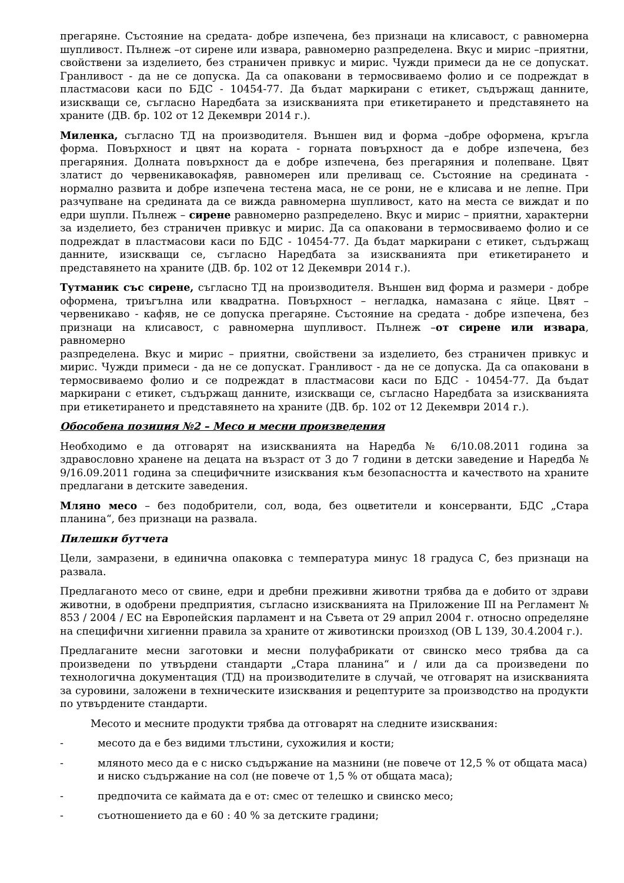прегаряне. Състояние на средата- добре изпечена, без признаци на клисавост, с равномерна шупливост. Пълнеж –от сирене или извара, равномерно разпределена. Вкус и мирис –приятни, свойствени за изделието, без страничен привкус и мирис. Чужди примеси да не се допускат. Гранливост - да не се допуска. Да са опаковани в термосвиваемо фолио и се подреждат в пластмасови каси по БДС - 10454-77. Да бъдат маркирани с етикет, съдържащ данните, изискващи се, съгласно Наредбата за изискванията при етикетирането и представянето на храните (ДВ. бр. 102 от 12 Декември 2014 г.).
Миленка, съгласно ТД на производителя. Външен вид и форма –добре оформена, кръгла форма. Повърхност и цвят на кората - горната повърхност да е добре изпечена, без прегаряния. Долната повърхност да е добре изпечена, без прегаряния и полепване. Цвят златист до червеникавокафяв, равномерен или преливащ се. Състояние на средината - нормално развита и добре изпечена тестена маса, не се рони, не е клисава и не лепне. При разчупване на средината да се вижда равномерна шупливост, като на места се виждат и по едри шупли. Пълнеж – сирене равномерно разпределено. Вкус и мирис – приятни, характерни за изделието, без страничен привкус и мирис. Да са опаковани в термосвиваемо фолио и се подреждат в пластмасови каси по БДС - 10454-77. Да бъдат маркирани с етикет, съдържащ данните, изискващи се, съгласно Наредбата за изискванията при етикетирането и представянето на храните (ДВ. бр. 102 от 12 Декември 2014 г.).
Тутманик със сирене, съгласно ТД на производителя. Външен вид форма и размери - добре оформена, триъгълна или квадратна. Повърхност – негладка, намазана с яйце. Цвят – червеникаво - кафяв, не се допуска прегаряне. Състояние на средата - добре изпечена, без признаци на клисавост, с равномерна шупливост. Пълнеж –от сирене или извара, равномерно
разпределена. Вкус и мирис – приятни, свойствени за изделието, без страничен привкус и мирис. Чужди примеси - да не се допускат. Гранливост - да не се допуска. Да са опаковани в термосвиваемо фолио и се подреждат в пластмасови каси по БДС - 10454-77. Да бъдат маркирани с етикет, съдържащ данните, изискващи се, съгласно Наредбата за изискванията при етикетирането и представянето на храните (ДВ. бр. 102 от 12 Декември 2014 г.).
Обособена позиция №2 – Месо и месни произведения
Необходимо е да отговарят на изискванията на Наредба № 6/10.08.2011 година за здравословно хранене на децата на възраст от 3 до 7 години в детски заведение и Наредба № 9/16.09.2011 година за специфичните изисквания към безопасността и качеството на храните предлагани в детските заведения.
Мляно месо – без подобрители, сол, вода, без оцветители и консерванти, БДС „Стара планина“, без признаци на развала.
Пилешки бутчета
Цели, замразени, в единична опаковка с температура минус 18 градуса С, без признаци на развала.
Предлаганото месо от свине, едри и дребни преживни животни трябва да е добито от здрави животни, в одобрени предприятия, съгласно изискванията на Приложение III на Регламент № 853 / 2004 / ЕС на Европейския парламент и на Съвета от 29 април 2004 г. относно определяне на специфични хигиенни правила за храните от животински произход (ОВ L 139, 30.4.2004 г.).
Предлаганите месни заготовки и месни полуфабрикати от свинско месо трябва да са произведени по утвърдени стандарти „Стара планина“ и / или да са произведени по технологична документация (ТД) на производителите в случай, че отговарят на изискванията за суровини, заложени в техническите изисквания и рецептурите за производство на продукти по утвърдените стандарти.
Месото и месните продукти трябва да отговарят на следните изисквания:
- месото да е без видими тлъстини, сухожилия и кости;
- мляното месо да е с ниско съдържание на мазнини (не повече от 12,5 % от общата маса) и ниско съдържание на сол (не повече от 1,5 % от общата маса);
- предпочита се каймата да е от: смес от телешко и свинско месо;
- съотношението да е 60 : 40 % за детските градини;